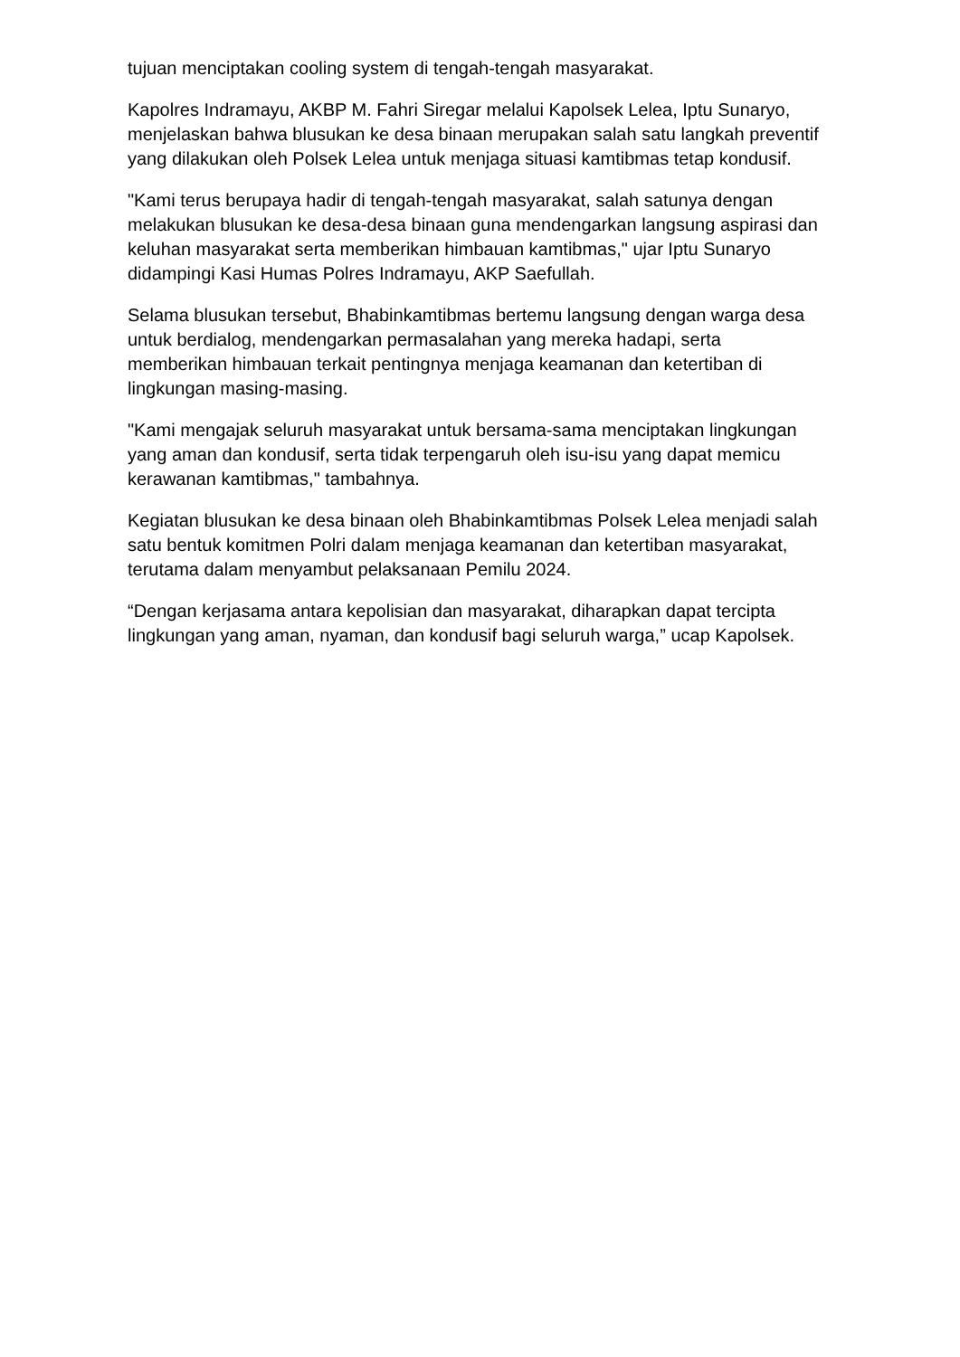tujuan menciptakan cooling system di tengah-tengah masyarakat.
Kapolres Indramayu, AKBP M. Fahri Siregar melalui Kapolsek Lelea, Iptu Sunaryo, menjelaskan bahwa blusukan ke desa binaan merupakan salah satu langkah preventif yang dilakukan oleh Polsek Lelea untuk menjaga situasi kamtibmas tetap kondusif.
"Kami terus berupaya hadir di tengah-tengah masyarakat, salah satunya dengan melakukan blusukan ke desa-desa binaan guna mendengarkan langsung aspirasi dan keluhan masyarakat serta memberikan himbauan kamtibmas," ujar Iptu Sunaryo didampingi Kasi Humas Polres Indramayu, AKP Saefullah.
Selama blusukan tersebut, Bhabinkamtibmas bertemu langsung dengan warga desa untuk berdialog, mendengarkan permasalahan yang mereka hadapi, serta memberikan himbauan terkait pentingnya menjaga keamanan dan ketertiban di lingkungan masing-masing.
"Kami mengajak seluruh masyarakat untuk bersama-sama menciptakan lingkungan yang aman dan kondusif, serta tidak terpengaruh oleh isu-isu yang dapat memicu kerawanan kamtibmas," tambahnya.
Kegiatan blusukan ke desa binaan oleh Bhabinkamtibmas Polsek Lelea menjadi salah satu bentuk komitmen Polri dalam menjaga keamanan dan ketertiban masyarakat, terutama dalam menyambut pelaksanaan Pemilu 2024.
“Dengan kerjasama antara kepolisian dan masyarakat, diharapkan dapat tercipta lingkungan yang aman, nyaman, dan kondusif bagi seluruh warga,” ucap Kapolsek.